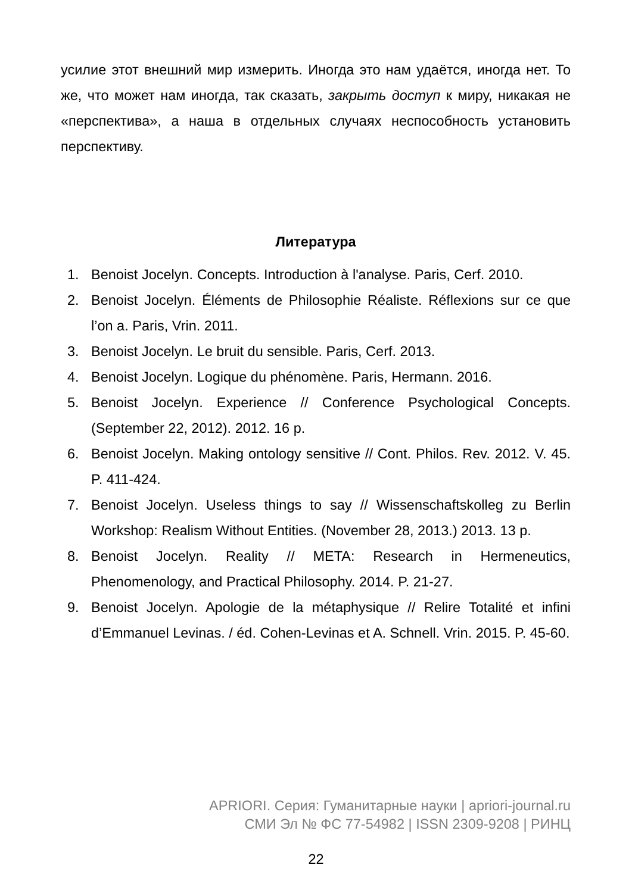усилие этот внешний мир измерить. Иногда это нам удаётся, иногда нет. То же, что может нам иногда, так сказать, закрыть доступ к миру, никакая не «перспектива», а наша в отдельных случаях неспособность установить перспективу.
Литература
1. Benoist Jocelyn. Concepts. Introduction à l'analyse. Paris, Cerf. 2010.
2. Benoist Jocelyn. Éléments de Philosophie Réaliste. Réflexions sur ce que l’on a. Paris, Vrin. 2011.
3. Benoist Jocelyn. Le bruit du sensible. Paris, Cerf. 2013.
4. Benoist Jocelyn. Logique du phénomène. Paris, Hermann. 2016.
5. Benoist Jocelyn. Experience // Conference Psychological Concepts. (September 22, 2012). 2012. 16 p.
6. Benoist Jocelyn. Making ontology sensitive // Cont. Philos. Rev. 2012. V. 45. P. 411-424.
7. Benoist Jocelyn. Useless things to say // Wissenschaftskolleg zu Berlin Workshop: Realism Without Entities. (November 28, 2013.) 2013. 13 p.
8. Benoist Jocelyn. Reality // META: Research in Hermeneutics, Phenomenology, and Practical Philosophy. 2014. P. 21-27.
9. Benoist Jocelyn. Apologie de la métaphysique // Relire Totalité et infini d’Emmanuel Levinas. / éd. Cohen-Levinas et A. Schnell. Vrin. 2015. P. 45-60.
APRIORI. Серия: Гуманитарные науки | apriori-journal.ru
СМИ Эл № ФС 77-54982 | ISSN 2309-9208 | РИНЦ
22